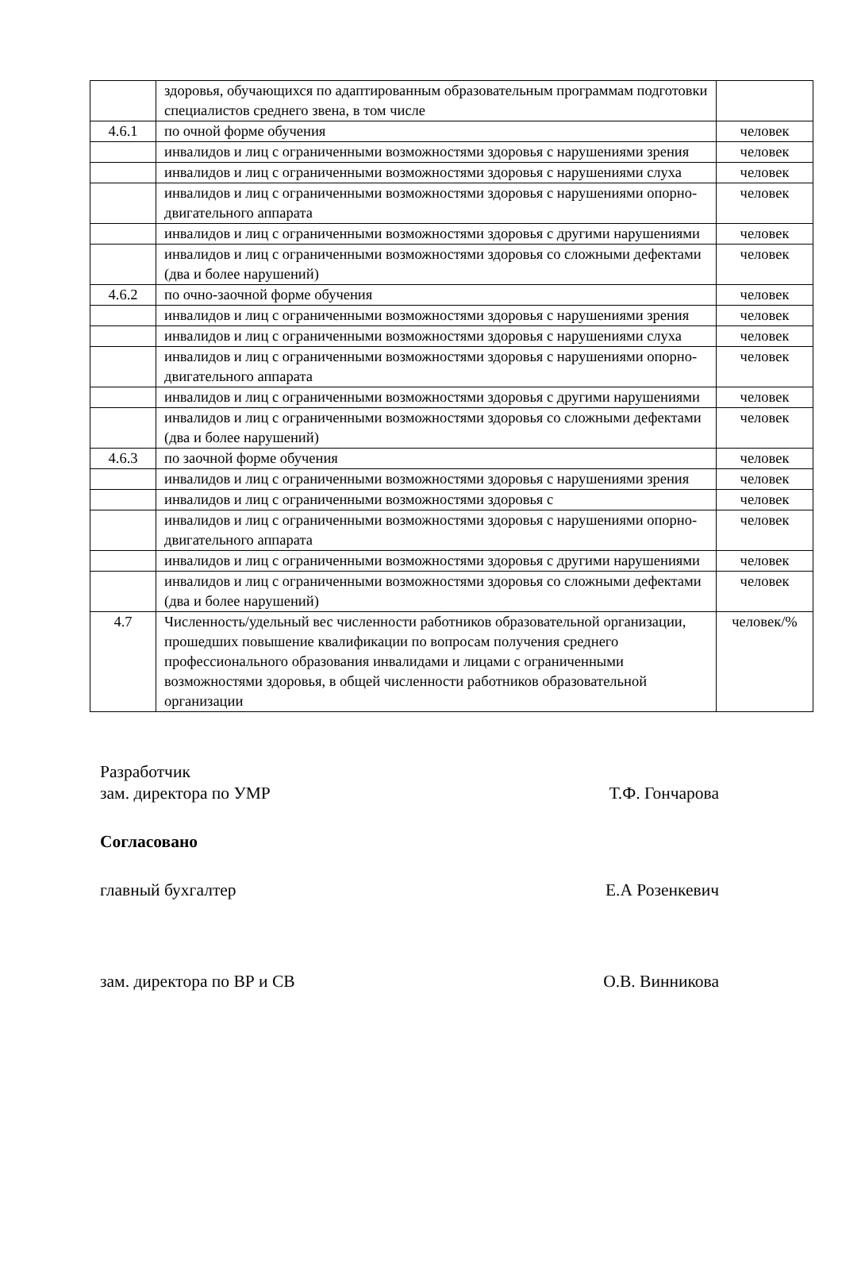| | здоровья, обучающихся по адаптированным образовательным программам подготовки специалистов среднего звена, в том числе | |
| 4.6.1 | по очной форме обучения | человек |
| | инвалидов и лиц с ограниченными возможностями здоровья с нарушениями зрения | человек |
| | инвалидов и лиц с ограниченными возможностями здоровья с нарушениями слуха | человек |
| | инвалидов и лиц с ограниченными возможностями здоровья с нарушениями опорно-двигательного аппарата | человек |
| | инвалидов и лиц с ограниченными возможностями здоровья с другими нарушениями | человек |
| | инвалидов и лиц с ограниченными возможностями здоровья со сложными дефектами (два и более нарушений) | человек |
| 4.6.2 | по очно-заочной форме обучения | человек |
| | инвалидов и лиц с ограниченными возможностями здоровья с нарушениями зрения | человек |
| | инвалидов и лиц с ограниченными возможностями здоровья с нарушениями слуха | человек |
| | инвалидов и лиц с ограниченными возможностями здоровья с нарушениями опорно-двигательного аппарата | человек |
| | инвалидов и лиц с ограниченными возможностями здоровья с другими нарушениями | человек |
| | инвалидов и лиц с ограниченными возможностями здоровья со сложными дефектами (два и более нарушений) | человек |
| 4.6.3 | по заочной форме обучения | человек |
| | инвалидов и лиц с ограниченными возможностями здоровья с нарушениями зрения | человек |
| | инвалидов и лиц с ограниченными возможностями здоровья с | человек |
| | инвалидов и лиц с ограниченными возможностями здоровья с нарушениями опорно-двигательного аппарата | человек |
| | инвалидов и лиц с ограниченными возможностями здоровья с другими нарушениями | человек |
| | инвалидов и лиц с ограниченными возможностями здоровья со сложными дефектами (два и более нарушений) | человек |
| 4.7 | Численность/удельный вес численности работников образовательной организации, прошедших повышение квалификации по вопросам получения среднего профессионального образования инвалидами и лицами с ограниченными возможностями здоровья, в общей численности работников образовательной организации | человек/% |
Разработчик
зам. директора по УМР Т.Ф. Гончарова
Согласовано
главный бухгалтер Е.А Розенкевич
зам. директора по ВР и СВ О.В. Винникова